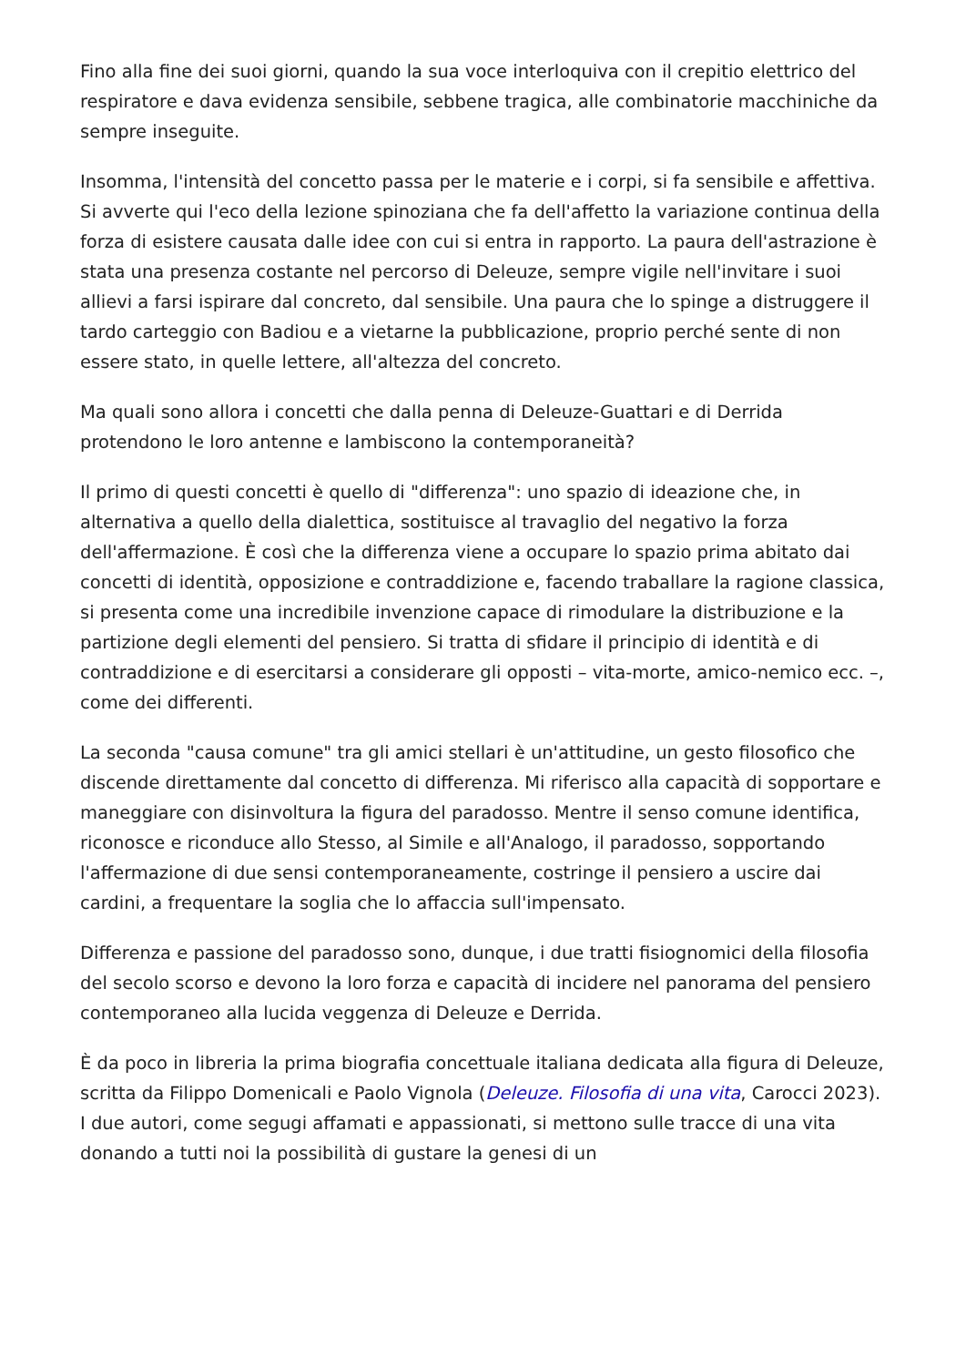Fino alla fine dei suoi giorni, quando la sua voce interloquiva con il crepitio elettrico del respiratore e dava evidenza sensibile, sebbene tragica, alle combinatorie macchiniche da sempre inseguite.
Insomma, l'intensità del concetto passa per le materie e i corpi, si fa sensibile e affettiva. Si avverte qui l'eco della lezione spinoziana che fa dell'affetto la variazione continua della forza di esistere causata dalle idee con cui si entra in rapporto. La paura dell'astrazione è stata una presenza costante nel percorso di Deleuze, sempre vigile nell'invitare i suoi allievi a farsi ispirare dal concreto, dal sensibile. Una paura che lo spinge a distruggere il tardo carteggio con Badiou e a vietarne la pubblicazione, proprio perché sente di non essere stato, in quelle lettere, all'altezza del concreto.
Ma quali sono allora i concetti che dalla penna di Deleuze-Guattari e di Derrida protendono le loro antenne e lambiscono la contemporaneità?
Il primo di questi concetti è quello di "differenza": uno spazio di ideazione che, in alternativa a quello della dialettica, sostituisce al travaglio del negativo la forza dell'affermazione. È così che la differenza viene a occupare lo spazio prima abitato dai concetti di identità, opposizione e contraddizione e, facendo traballare la ragione classica, si presenta come una incredibile invenzione capace di rimodulare la distribuzione e la partizione degli elementi del pensiero. Si tratta di sfidare il principio di identità e di contraddizione e di esercitarsi a considerare gli opposti – vita-morte, amico-nemico ecc. –, come dei differenti.
La seconda "causa comune" tra gli amici stellari è un'attitudine, un gesto filosofico che discende direttamente dal concetto di differenza. Mi riferisco alla capacità di sopportare e maneggiare con disinvoltura la figura del paradosso. Mentre il senso comune identifica, riconosce e riconduce allo Stesso, al Simile e all'Analogo, il paradosso, sopportando l'affermazione di due sensi contemporaneamente, costringe il pensiero a uscire dai cardini, a frequentare la soglia che lo affaccia sull'impensato.
Differenza e passione del paradosso sono, dunque, i due tratti fisiognomici della filosofia del secolo scorso e devono la loro forza e capacità di incidere nel panorama del pensiero contemporaneo alla lucida veggenza di Deleuze e Derrida.
È da poco in libreria la prima biografia concettuale italiana dedicata alla figura di Deleuze, scritta da Filippo Domenicali e Paolo Vignola (Deleuze. Filosofia di una vita, Carocci 2023). I due autori, come segugi affamati e appassionati, si mettono sulle tracce di una vita donando a tutti noi la possibilità di gustare la genesi di un